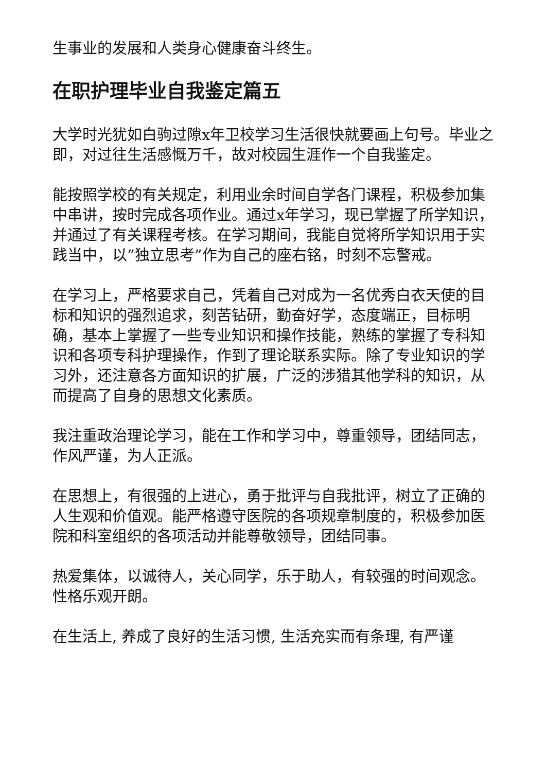生事业的发展和人类身心健康奋斗终生。
在职护理毕业自我鉴定篇五
大学时光犹如白驹过隙x年卫校学习生活很快就要画上句号。毕业之即，对过往生活感慨万千，故对校园生涯作一个自我鉴定。
能按照学校的有关规定，利用业余时间自学各门课程，积极参加集中串讲，按时完成各项作业。通过x年学习，现已掌握了所学知识，并通过了有关课程考核。在学习期间，我能自觉将所学知识用于实践当中，以”独立思考”作为自己的座右铭，时刻不忘警戒。
在学习上，严格要求自己，凭着自己对成为一名优秀白衣天使的目标和知识的强烈追求，刻苦钻研，勤奋好学，态度端正，目标明确，基本上掌握了一些专业知识和操作技能，熟练的掌握了专科知识和各项专科护理操作，作到了理论联系实际。除了专业知识的学习外，还注意各方面知识的扩展，广泛的涉猎其他学科的知识，从而提高了自身的思想文化素质。
我注重政治理论学习，能在工作和学习中，尊重领导，团结同志，作风严谨，为人正派。
在思想上，有很强的上进心，勇于批评与自我批评，树立了正确的人生观和价值观。能严格遵守医院的各项规章制度的，积极参加医院和科室组织的各项活动并能尊敬领导，团结同事。
热爱集体，以诚待人，关心同学，乐于助人，有较强的时间观念。性格乐观开朗。
在生活上, 养成了良好的生活习惯, 生活充实而有条理, 有严谨